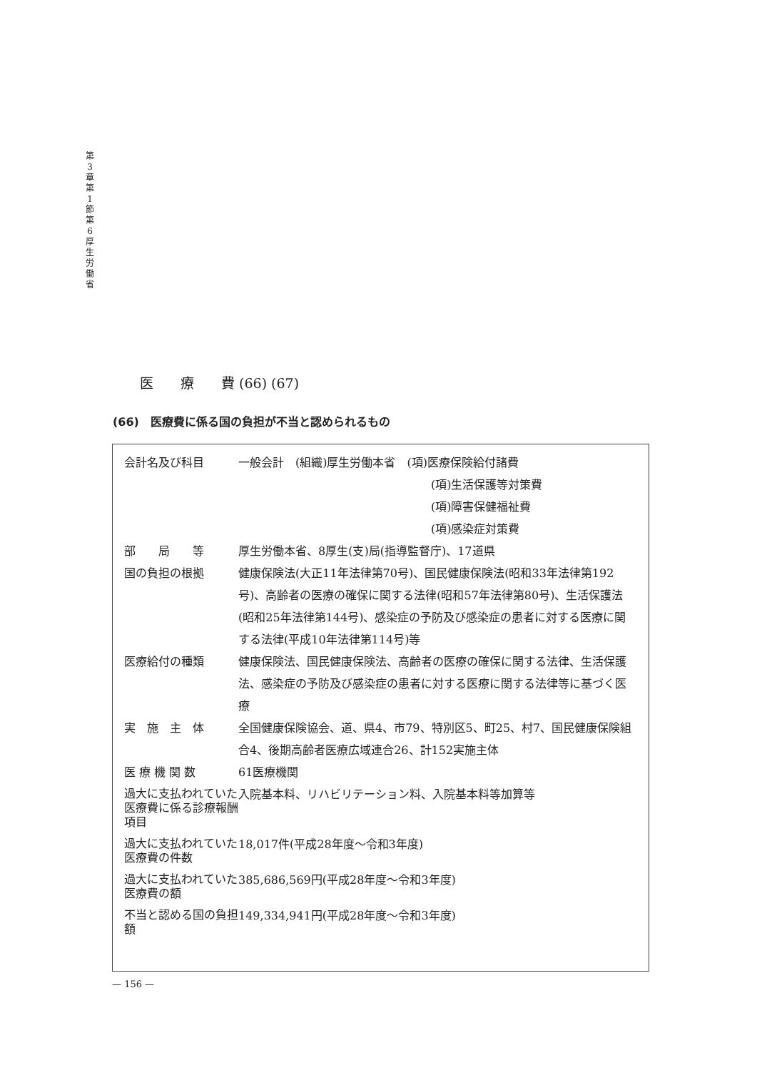第 3 章 第 1 節 第 6 厚 生 労 働 省
医　　療　　費 (66) (67)
(66)　医療費に係る国の負担が不当と認められるもの
| 会計名及び科目 | 一般会計 (組織)厚生労働本省 (項)医療保険給付諸費 (項)生活保護等対策費 (項)障害保健福祉費 (項)感染症対策費 |
| 部 局 等 | 厚生労働本省、8厚生(支)局(指導監督庁)、17道県 |
| 国の負担の根拠 | 健康保険法(大正11年法律第70号)、国民健康保険法(昭和33年法律第192号)、高齢者の医療の確保に関する法律(昭和57年法律第80号)、生活保護法(昭和25年法律第144号)、感染症の予防及び感染症の患者に対する医療に関する法律(平成10年法律第114号)等 |
| 医療給付の種類 | 健康保険法、国民健康保険法、高齢者の医療の確保に関する法律、生活保護法、感染症の予防及び感染症の患者に対する医療に関する法律等に基づく医療 |
| 実 施 主 体 | 全国健康保険協会、道、県4、市79、特別区5、町25、村7、国民健康保険組合4、後期高齢者医療広域連合26、計152実施主体 |
| 医 療 機 関 数 | 61医療機関 |
| 過大に支払われていた医療費に係る診療報酬項目 | 入院基本料、リハビリテーション料、入院基本料等加算等 |
| 過大に支払われていた医療費の件数 | 18,017件(平成28年度～令和3年度) |
| 過大に支払われていた医療費の額 | 385,686,569円(平成28年度～令和3年度) |
| 不当と認める国の負担額 | 149,334,941円(平成28年度～令和3年度) |
— 156 —